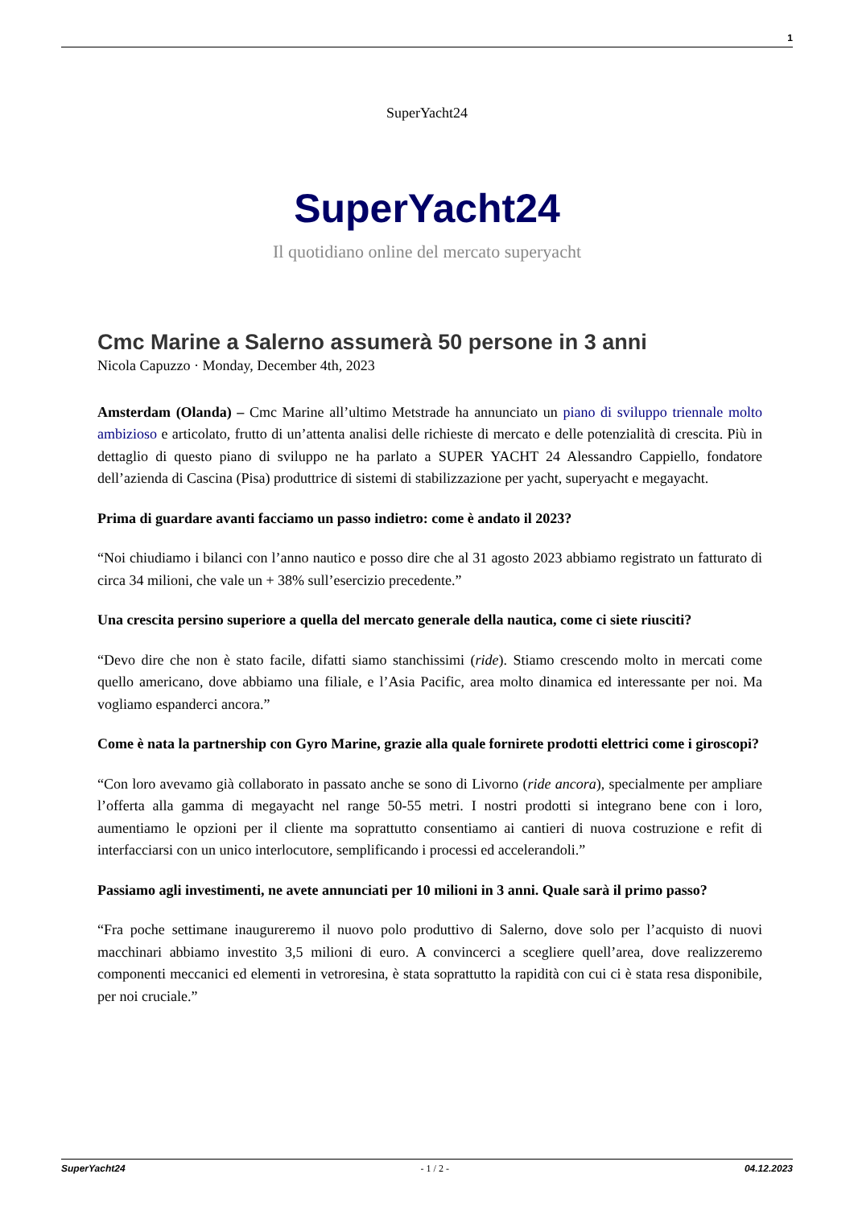1
SuperYacht24
SuperYacht24
Il quotidiano online del mercato superyacht
Cmc Marine a Salerno assumerà 50 persone in 3 anni
Nicola Capuzzo · Monday, December 4th, 2023
Amsterdam (Olanda) – Cmc Marine all’ultimo Metstrade ha annunciato un piano di sviluppo triennale molto ambizioso e articolato, frutto di un’attenta analisi delle richieste di mercato e delle potenzialità di crescita. Più in dettaglio di questo piano di sviluppo ne ha parlato a SUPER YACHT 24 Alessandro Cappiello, fondatore dell’azienda di Cascina (Pisa) produttrice di sistemi di stabilizzazione per yacht, superyacht e megayacht.
Prima di guardare avanti facciamo un passo indietro: come è andato il 2023?
“Noi chiudiamo i bilanci con l’anno nautico e posso dire che al 31 agosto 2023 abbiamo registrato un fatturato di circa 34 milioni, che vale un + 38% sull’esercizio precedente.”
Una crescita persino superiore a quella del mercato generale della nautica, come ci siete riusciti?
“Devo dire che non è stato facile, difatti siamo stanchissimi (ride). Stiamo crescendo molto in mercati come quello americano, dove abbiamo una filiale, e l’Asia Pacific, area molto dinamica ed interessante per noi. Ma vogliamo espanderci ancora.”
Come è nata la partnership con Gyro Marine, grazie alla quale fornirete prodotti elettrici come i giroscopi?
“Con loro avevamo già collaborato in passato anche se sono di Livorno (ride ancora), specialmente per ampliare l’offerta alla gamma di megayacht nel range 50-55 metri. I nostri prodotti si integrano bene con i loro, aumentiamo le opzioni per il cliente ma soprattutto consentiamo ai cantieri di nuova costruzione e refit di interfacciarsi con un unico interlocutore, semplificando i processi ed accelerandoli.”
Passiamo agli investimenti, ne avete annunciati per 10 milioni in 3 anni. Quale sarà il primo passo?
“Fra poche settimane inaugureremo il nuovo polo produttivo di Salerno, dove solo per l’acquisto di nuovi macchinari abbiamo investito 3,5 milioni di euro. A convincerci a scegliere quell’area, dove realizzeremo componenti meccanici ed elementi in vetroresina, è stata soprattutto la rapidità con cui ci è stata resa disponibile, per noi cruciale.”
SuperYacht24 - 1 / 2 - 04.12.2023